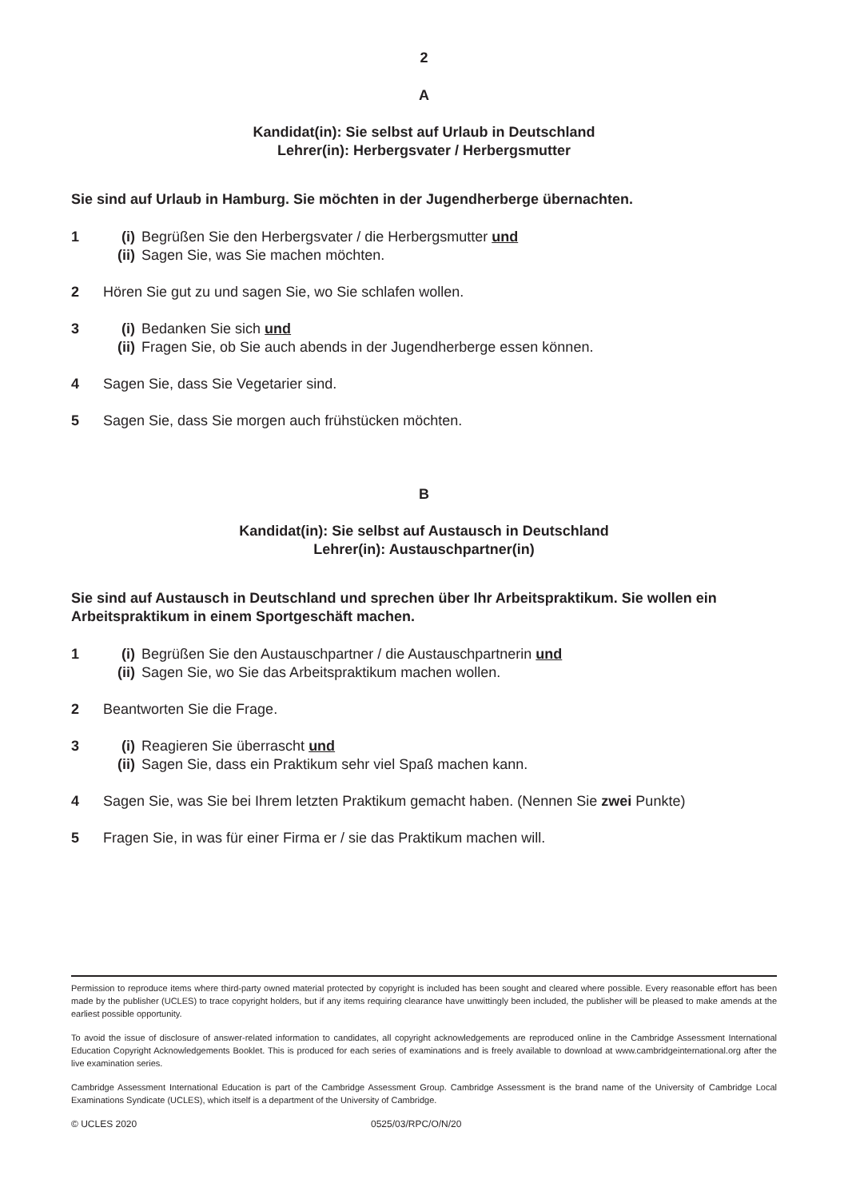2
A
Kandidat(in): Sie selbst auf Urlaub in Deutschland
Lehrer(in): Herbergsvater / Herbergsmutter
Sie sind auf Urlaub in Hamburg. Sie möchten in der Jugendherberge übernachten.
1 (i) Begrüßen Sie den Herbergsvater / die Herbergsmutter und
(ii) Sagen Sie, was Sie machen möchten.
2 Hören Sie gut zu und sagen Sie, wo Sie schlafen wollen.
3 (i) Bedanken Sie sich und
(ii) Fragen Sie, ob Sie auch abends in der Jugendherberge essen können.
4 Sagen Sie, dass Sie Vegetarier sind.
5 Sagen Sie, dass Sie morgen auch frühstücken möchten.
B
Kandidat(in): Sie selbst auf Austausch in Deutschland
Lehrer(in): Austauschpartner(in)
Sie sind auf Austausch in Deutschland und sprechen über Ihr Arbeitspraktikum. Sie wollen ein Arbeitspraktikum in einem Sportgeschäft machen.
1 (i) Begrüßen Sie den Austauschpartner / die Austauschpartnerin und
(ii) Sagen Sie, wo Sie das Arbeitspraktikum machen wollen.
2 Beantworten Sie die Frage.
3 (i) Reagieren Sie überrascht und
(ii) Sagen Sie, dass ein Praktikum sehr viel Spaß machen kann.
4 Sagen Sie, was Sie bei Ihrem letzten Praktikum gemacht haben. (Nennen Sie zwei Punkte)
5 Fragen Sie, in was für einer Firma er / sie das Praktikum machen will.
Permission to reproduce items where third-party owned material protected by copyright is included has been sought and cleared where possible. Every reasonable effort has been made by the publisher (UCLES) to trace copyright holders, but if any items requiring clearance have unwittingly been included, the publisher will be pleased to make amends at the earliest possible opportunity.
To avoid the issue of disclosure of answer-related information to candidates, all copyright acknowledgements are reproduced online in the Cambridge Assessment International Education Copyright Acknowledgements Booklet. This is produced for each series of examinations and is freely available to download at www.cambridgeinternational.org after the live examination series.
Cambridge Assessment International Education is part of the Cambridge Assessment Group. Cambridge Assessment is the brand name of the University of Cambridge Local Examinations Syndicate (UCLES), which itself is a department of the University of Cambridge.
© UCLES 2020 0525/03/RPC/O/N/20